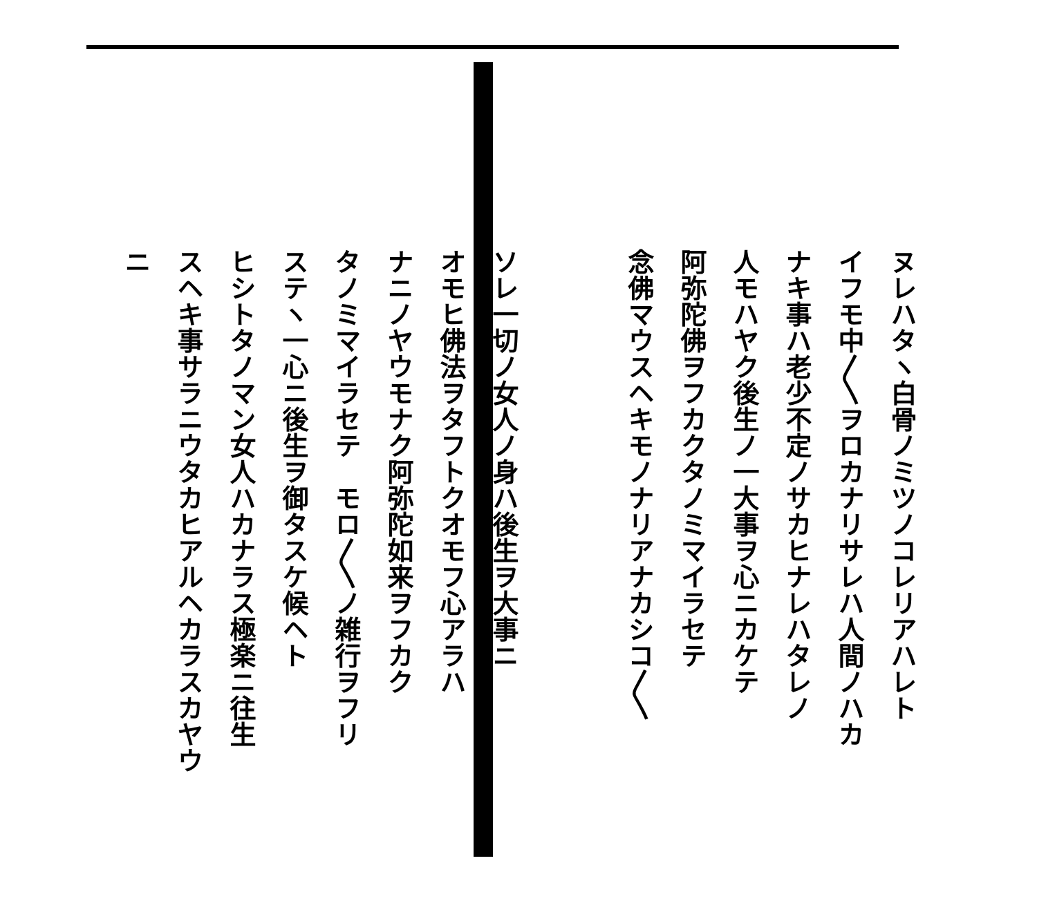ヌレハタヽ白骨ノミツノコレリアハレト
イフモ中〳〵ヲロカナリサレハ人間ノハカ
ナキ事ハ老少不定ノサカヒナレハタレノ
人モハヤク後生ノ一大事ヲ心ニカケテ
阿弥陀佛ヲフカクタノミマイラセテ
念佛マウスヘキモノナリアナカシコ〳〵
ソレ一切ノ女人ノ身ハ後生ヲ大事ニ
オモヒ佛法ヲタフトクオモフ心アラハ
ナニノヤウモナク阿弥陀如来ヲフカク
タノミマイラセテ　モロ〳〵ノ雑行ヲフリ
ステヽ一心ニ後生ヲ御タスケ候ヘト
ヒシトタノマン女人ハカナラス極楽ニ往生
スヘキ事サラニウタカヒアルヘカラスカヤウニ